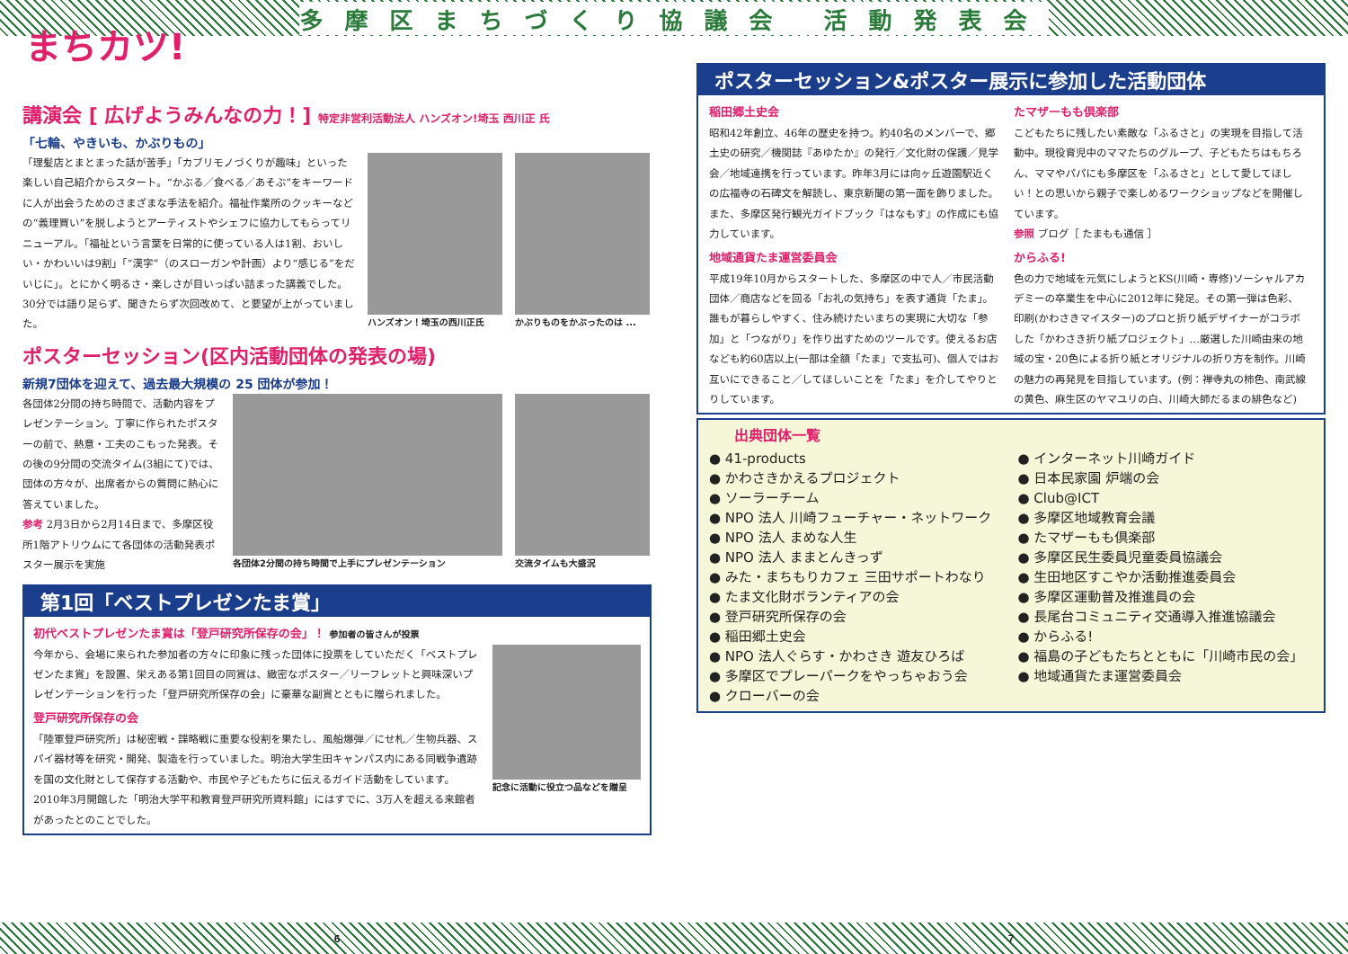多摩区まちづくり協議会 活動発表会
まちカツ!
講演会 [ 広げようみんなの力！] 特定非営利活動法人 ハンズオン!埼玉 西川正 氏
「七輪、やきいも、かぶりもの」
「理髪店とまとまった話が苦手」「カブリモノづくりが趣味」といった楽しい自己紹介からスタート。“かぶる／食べる／あそぶ”をキーワードに人が出会うためのさまざまな手法を紹介。福祉作業所のクッキーなどの“義理買い”を脱しようとアーティストやシェフに協力してもらってリニューアル。「福祉という言葉を日常的に使っている人は1割、おいしい・かわいいは9割」「“漢字”（のスローガンや計画）より“感じる”をだいじに」。とにかく明るさ・楽しさが目いっぱい詰まった講義でした。30分では語り足らず、聞きたらず次回改めて、と要望が上がっていました。
ハンズオン！埼玉の西川正氏 かぶりものをかぶったのは ...
ポスターセッション(区内活動団体の発表の場)
新規7団体を迎えて、過去最大規模の 25 団体が参加！
各団体2分間の持ち時間で、活動内容をプレゼンテーション。丁寧に作られたポスターの前で、熱意・工夫のこもった発表。その後の9分間の交流タイム(3組にて)では、団体の方々が、出席者からの質問に熱心に答えていました。
参考 2月3日から2月14日まで、多摩区役所1階アトリウムにて各団体の活動発表ポスター展示を実施
各団体2分間の持ち時間で上手にプレゼンテーション
交流タイムも大盛況
第1回「ベストプレゼンたま賞」
初代ベストプレゼンたま賞は「登戸研究所保存の会」！ 参加者の皆さんが投票
今年から、会場に来られた参加者の方々に印象に残った団体に投票をしていただく「ベストプレゼンたま賞」を設置、栄えある第1回目の同賞は、緻密なポスター／リーフレットと興味深いプレゼンテーションを行った「登戸研究所保存の会」に豪華な副賞とともに贈られました。
登戸研究所保存の会
「陸軍登戸研究所」は秘密戦・諜略戦に重要な役割を果たし、風船爆弾／にせ札／生物兵器、スパイ器材等を研究・開発、製造を行っていました。明治大学生田キャンパス内にある同戦争遺跡を国の文化財として保存する活動や、市民や子どもたちに伝えるガイド活動をしています。2010年3月開館した「明治大学平和教育登戸研究所資料館」にはすでに、3万人を超える来館者があったとのことでした。
記念に活動に役立つ品などを贈呈
ポスターセッション&ポスター展示に参加した活動団体
稲田郷土史会
昭和42年創立、46年の歴史を持つ。約40名のメンバーで、郷土史の研究／機関誌『あゆたか』の発行／文化財の保護／見学会／地域連携を行っています。昨年3月には向ヶ丘遊園駅近くの広福寺の石碑文を解読し、東京新聞の第一面を飾りました。また、多摩区発行観光ガイドブック『はなもす』の作成にも協力しています。
たマザーもも倶楽部
こどもたちに残したい素敵な「ふるさと」の実現を目指して活動中。現役育児中のママたちのグループ、子どもたちはもちろん、ママやパパにも多摩区を「ふるさと」として愛してほしい！との思いから親子で楽しめるワークショップなどを開催しています。
参照 ブログ［ たまもも通信 ］
地域通貨たま運営委員会
平成19年10月からスタートした、多摩区の中で人／市民活動団体／商店などを回る「お礼の気持ち」を表す通貨「たま」。誰もが暮らしやすく、住み続けたいまちの実現に大切な「参加」と「つながり」を作り出すためのツールです。使えるお店なども約60店以上(一部は全額「たま」で支払可)、個人ではお互いにできること／してほしいことを「たま」を介してやりとりしています。
からふる!
色の力で地域を元気にしようとKS(川崎・専修)ソーシャルアカデミーの卒業生を中心に2012年に発足。その第一弾は色彩、印刷(かわさきマイスター)のプロと折り紙デザイナーがコラボした「かわさき折り紙プロジェクト」…厳選した川崎由来の地域の宝・20色による折り紙とオリジナルの折り方を制作。川崎の魅力の再発見を目指しています。(例：禅寺丸の柿色、南武線の黄色、麻生区のヤマユリの白、川崎大師だるまの緋色など)
出典団体一覧
● 41-products
● かわさきかえるプロジェクト
● ソーラーチーム
● NPO 法人 川崎フューチャー・ネットワーク
● NPO 法人 まめな人生
● NPO 法人 ままとんきっず
● みた・まちもりカフェ 三田サポートわなり
● たま文化財ボランティアの会
● 登戸研究所保存の会
● 稲田郷土史会
● NPO 法人ぐらす・かわさき 遊友ひろば
● 多摩区でプレーパークをやっちゃおう会
● クローバーの会
● インターネット川崎ガイド
● 日本民家園 炉端の会
● Club@ICT
● 多摩区地域教育会議
● たマザーもも倶楽部
● 多摩区民生委員児童委員協議会
● 生田地区すこやか活動推進委員会
● 多摩区運動普及推進員の会
● 長尾台コミュニティ交通導入推進協議会
● からふる!
● 福島の子どもたちとともに「川崎市民の会」
● 地域通貨たま運営委員会
6 7